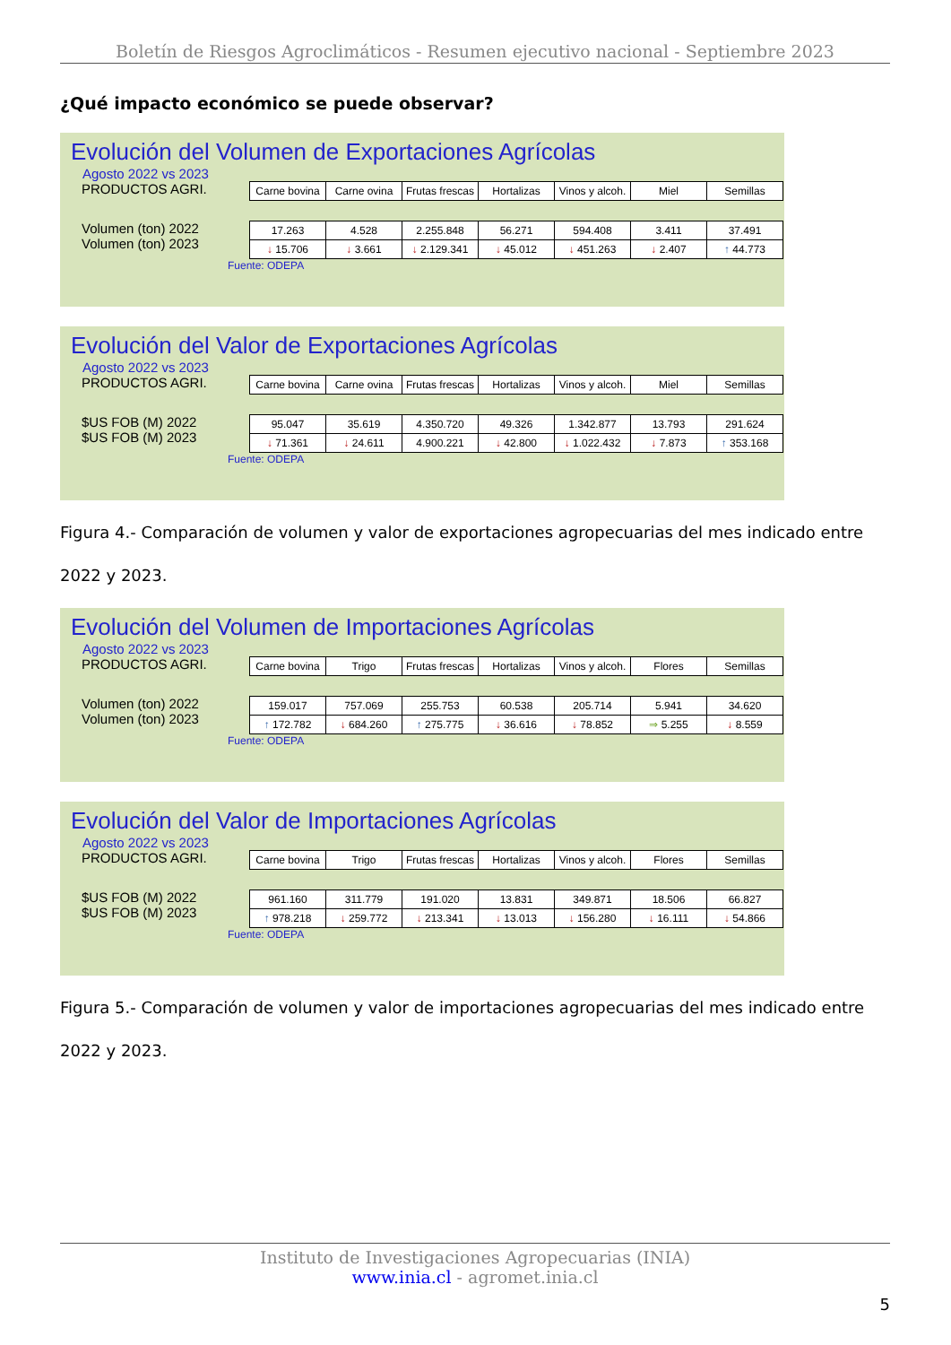Boletín de Riesgos Agroclimáticos - Resumen ejecutivo nacional - Septiembre 2023
¿Qué impacto económico se puede observar?
Evolución del Volumen de Exportaciones Agrícolas
Agosto 2022 vs 2023
PRODUCTOS AGRI.
| Carne bovina | Carne ovina | Frutas frescas | Hortalizas | Vinos y alcoh. | Miel | Semillas |
Volumen (ton) 2022
Volumen (ton) 2023
| 17.263 | 4.528 | 2.255.848 | 56.271 | 594.408 | 3.411 | 37.491 |
| ↓ 15.706 | ↓ 3.661 | ↓ 2.129.341 | ↓ 45.012 | ↓ 451.263 | ↓ 2.407 | ↑ 44.773 |
Fuente: ODEPA
Evolución del Valor de Exportaciones Agrícolas
Agosto 2022 vs 2023
PRODUCTOS AGRI.
| Carne bovina | Carne ovina | Frutas frescas | Hortalizas | Vinos y alcoh. | Miel | Semillas |
$US FOB (M) 2022
$US FOB (M) 2023
| 95.047 | 35.619 | 4.350.720 | 49.326 | 1.342.877 | 13.793 | 291.624 |
| ↓ 71.361 | ↓ 24.611 | 4.900.221 | ↓ 42.800 | ↓ 1.022.432 | ↓ 7.873 | ↑ 353.168 |
Fuente: ODEPA
Figura 4.- Comparación de volumen y valor de exportaciones agropecuarias del mes indicado entre 2022 y 2023.
Evolución del Volumen de Importaciones Agrícolas
Agosto 2022 vs 2023
PRODUCTOS AGRI.
| Carne bovina | Trigo | Frutas frescas | Hortalizas | Vinos y alcoh. | Flores | Semillas |
Volumen (ton) 2022
Volumen (ton) 2023
| 159.017 | 757.069 | 255.753 | 60.538 | 205.714 | 5.941 | 34.620 |
| ↑ 172.782 | ↓ 684.260 | ↑ 275.775 | ↓ 36.616 | ↓ 78.852 | ⇒ 5.255 | ↓ 8.559 |
Fuente: ODEPA
Evolución del Valor de Importaciones Agrícolas
Agosto 2022 vs 2023
PRODUCTOS AGRI.
| Carne bovina | Trigo | Frutas frescas | Hortalizas | Vinos y alcoh. | Flores | Semillas |
$US FOB (M) 2022
$US FOB (M) 2023
| 961.160 | 311.779 | 191.020 | 13.831 | 349.871 | 18.506 | 66.827 |
| ↑ 978.218 | ↓ 259.772 | ↓ 213.341 | ↓ 13.013 | ↓ 156.280 | ↓ 16.111 | ↓ 54.866 |
Fuente: ODEPA
Figura 5.- Comparación de volumen y valor de importaciones agropecuarias del mes indicado entre 2022 y 2023.
Instituto de Investigaciones Agropecuarias (INIA)
www.inia.cl - agromet.inia.cl
5